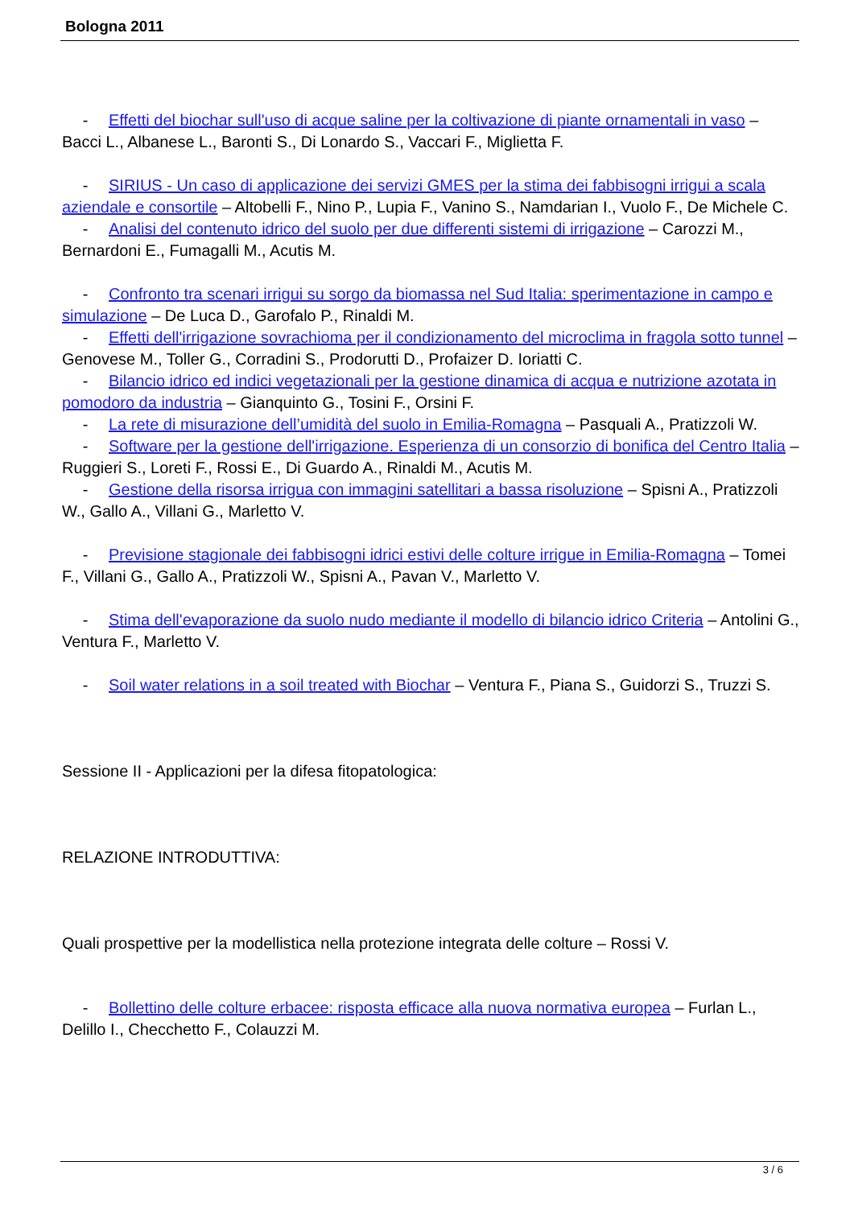Bologna 2011
- Effetti del biochar sull'uso di acque saline per la coltivazione di piante ornamentali in vaso – Bacci L., Albanese L., Baronti S., Di Lonardo S., Vaccari F., Miglietta F.
- SIRIUS - Un caso di applicazione dei servizi GMES per la stima dei fabbisogni irrigui a scala aziendale e consortile – Altobelli F., Nino P., Lupia F., Vanino S., Namdarian I., Vuolo F., De Michele C.
- Analisi del contenuto idrico del suolo per due differenti sistemi di irrigazione – Carozzi M., Bernardoni E., Fumagalli M., Acutis M.
- Confronto tra scenari irrigui su sorgo da biomassa nel Sud Italia: sperimentazione in campo e simulazione – De Luca D., Garofalo P., Rinaldi M.
- Effetti dell'irrigazione sovrachioma per il condizionamento del microclima in fragola sotto tunnel – Genovese M., Toller G., Corradini S., Prodorutti D., Profaizer D. Ioriatti C.
- Bilancio idrico ed indici vegetazionali per la gestione dinamica di acqua e nutrizione azotata in pomodoro da industria – Gianquinto G., Tosini F., Orsini F.
- La rete di misurazione dell’umidità del suolo in Emilia-Romagna – Pasquali A., Pratizzoli W.
- Software per la gestione dell'irrigazione. Esperienza di un consorzio di bonifica del Centro Italia – Ruggieri S., Loreti F., Rossi E., Di Guardo A., Rinaldi M., Acutis M.
- Gestione della risorsa irrigua con immagini satellitari a bassa risoluzione – Spisni A., Pratizzoli W., Gallo A., Villani G., Marletto V.
- Previsione stagionale dei fabbisogni idrici estivi delle colture irrigue in Emilia-Romagna – Tomei F., Villani G., Gallo A., Pratizzoli W., Spisni A., Pavan V., Marletto V.
- Stima dell'evaporazione da suolo nudo mediante il modello di bilancio idrico Criteria – Antolini G., Ventura F., Marletto V.
- Soil water relations in a soil treated with Biochar – Ventura F., Piana S., Guidorzi S., Truzzi S.
Sessione II - Applicazioni per la difesa fitopatologica:
RELAZIONE INTRODUTTIVA:
Quali prospettive per la modellistica nella protezione integrata delle colture – Rossi V.
- Bollettino delle colture erbacee: risposta efficace alla nuova normativa europea – Furlan L., Delillo I., Checchetto F., Colauzzi M.
3 / 6